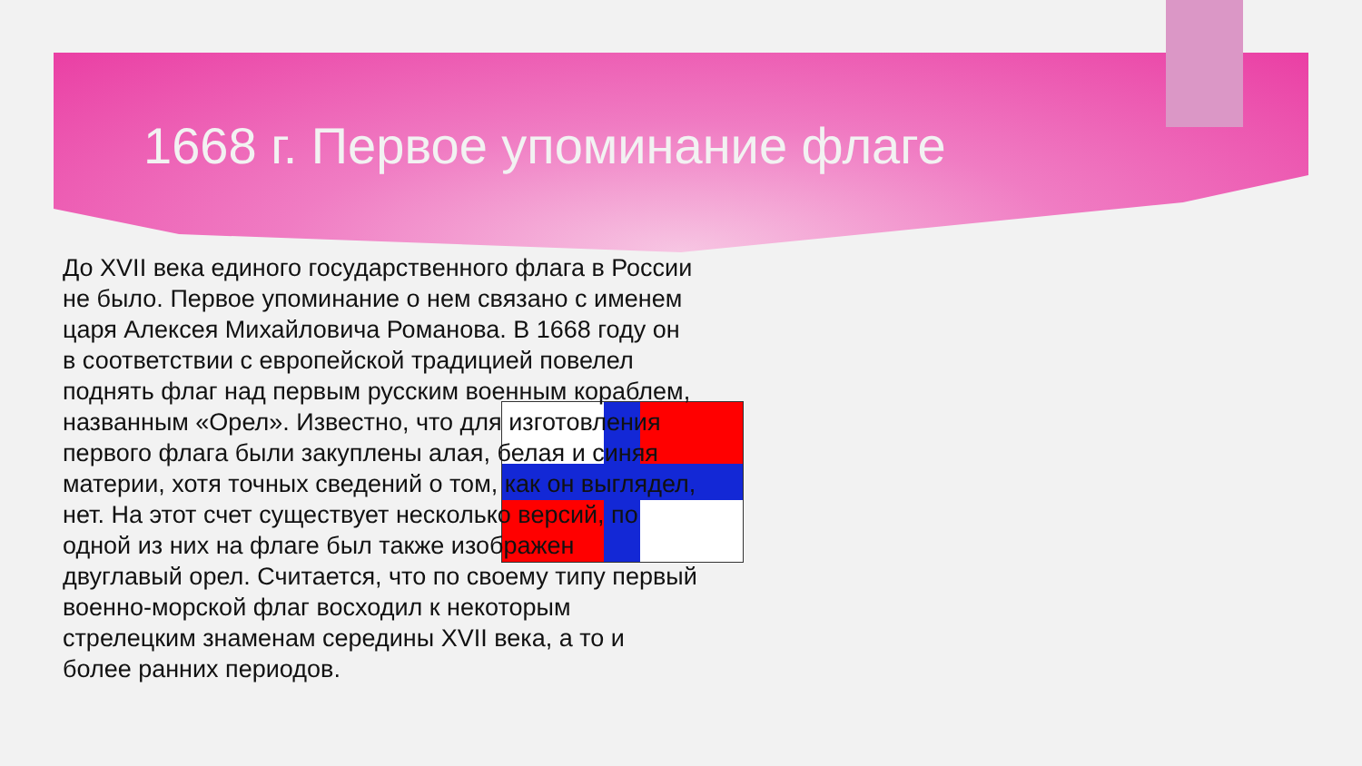1668 г. Первое упоминание флаге
До XVII века единого государственного флага в России не было. Первое упоминание о нем связано с именем царя Алексея Михайловича Романова. В 1668 году он в соответствии с европейской традицией повелел поднять флаг над первым русским военным кораблем, названным «Орел». Известно, что для изготовления первого флага были закуплены алая, белая и синяя материи, хотя точных сведений о том, как он выглядел, нет. На этот счет существует несколько версий, по одной из них на флаге был также изображен двуглавый орел. Считается, что по своему типу первый военно-морской флаг восходил к некоторым стрелецким знаменам середины XVII века, а то и более ранних периодов.